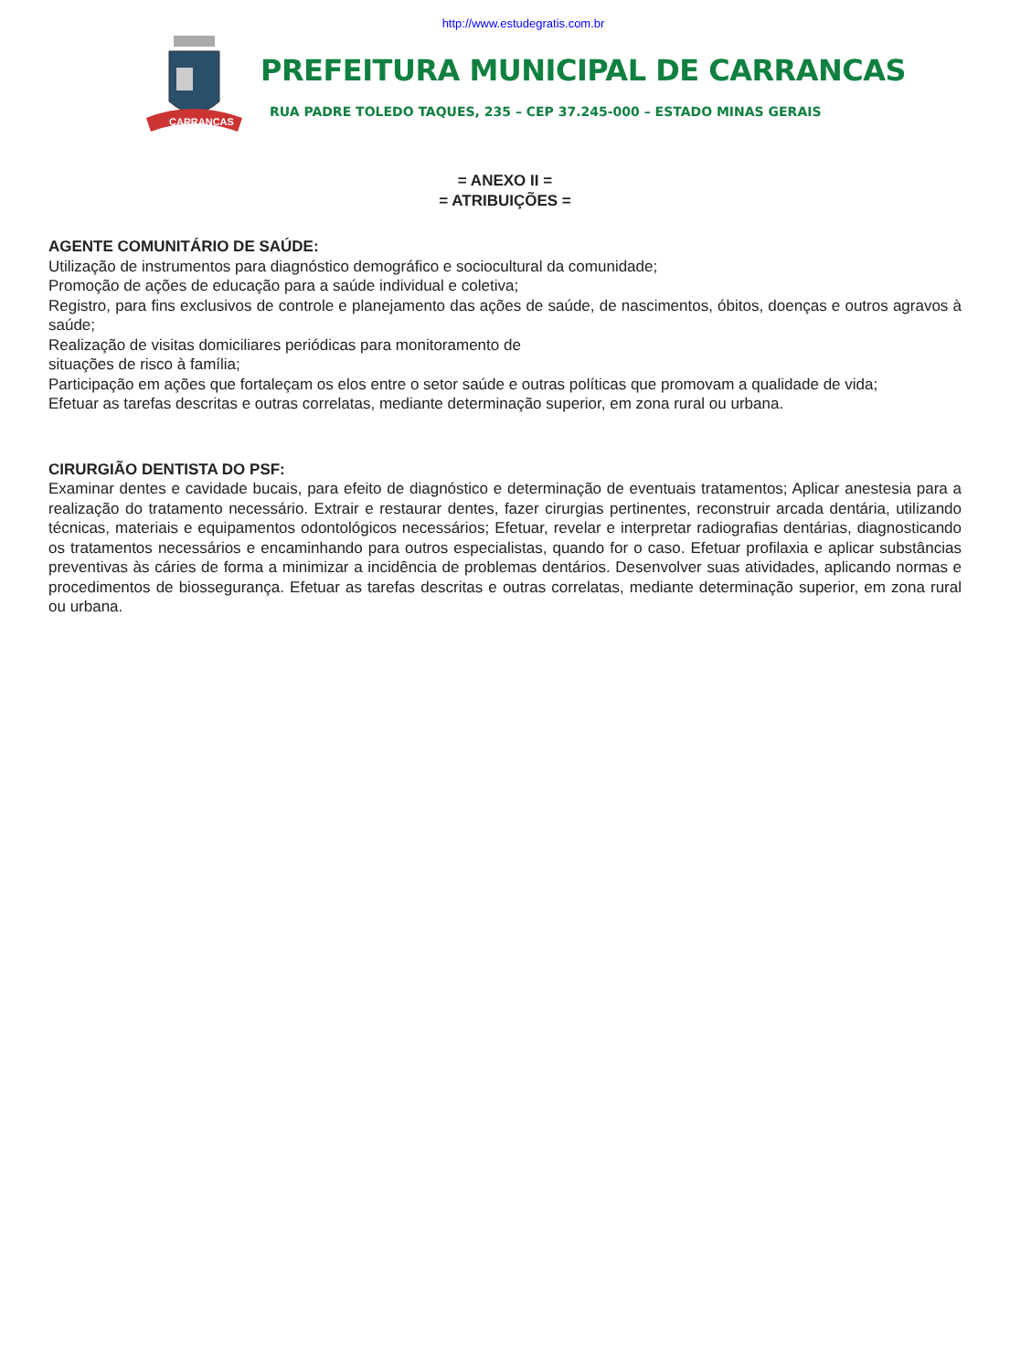http://www.estudegratis.com.br
CARRANCAS
PREFEITURA MUNICIPAL DE CARRANCAS
RUA PADRE TOLEDO TAQUES, 235 – CEP 37.245-000 – ESTADO MINAS GERAIS
= ANEXO II =
= ATRIBUIÇÕES =
AGENTE COMUNITÁRIO DE SAÚDE:
Utilização de instrumentos para diagnóstico demográfico e sociocultural da comunidade;
Promoção de ações de educação para a saúde individual e coletiva;
Registro, para fins exclusivos de controle e planejamento das ações de saúde, de nascimentos, óbitos, doenças e outros agravos à saúde;
Realização de visitas domiciliares periódicas para monitoramento de
situações de risco à família;
Participação em ações que fortaleçam os elos entre o setor saúde e outras políticas que promovam a qualidade de vida;
Efetuar as tarefas descritas e outras correlatas, mediante determinação superior, em zona rural ou urbana.
CIRURGIÃO DENTISTA DO PSF:
Examinar dentes e cavidade bucais, para efeito de diagnóstico e determinação de eventuais tratamentos; Aplicar anestesia para a realização do tratamento necessário. Extrair e restaurar dentes, fazer cirurgias pertinentes, reconstruir arcada dentária, utilizando técnicas, materiais e equipamentos odontológicos necessários; Efetuar, revelar e interpretar radiografias dentárias, diagnosticando os tratamentos necessários e encaminhando para outros especialistas, quando for o caso. Efetuar profilaxia e aplicar substâncias preventivas às cáries de forma a minimizar a incidência de problemas dentários. Desenvolver suas atividades, aplicando normas e procedimentos de biossegurança. Efetuar as tarefas descritas e outras correlatas, mediante determinação superior, em zona rural ou urbana.